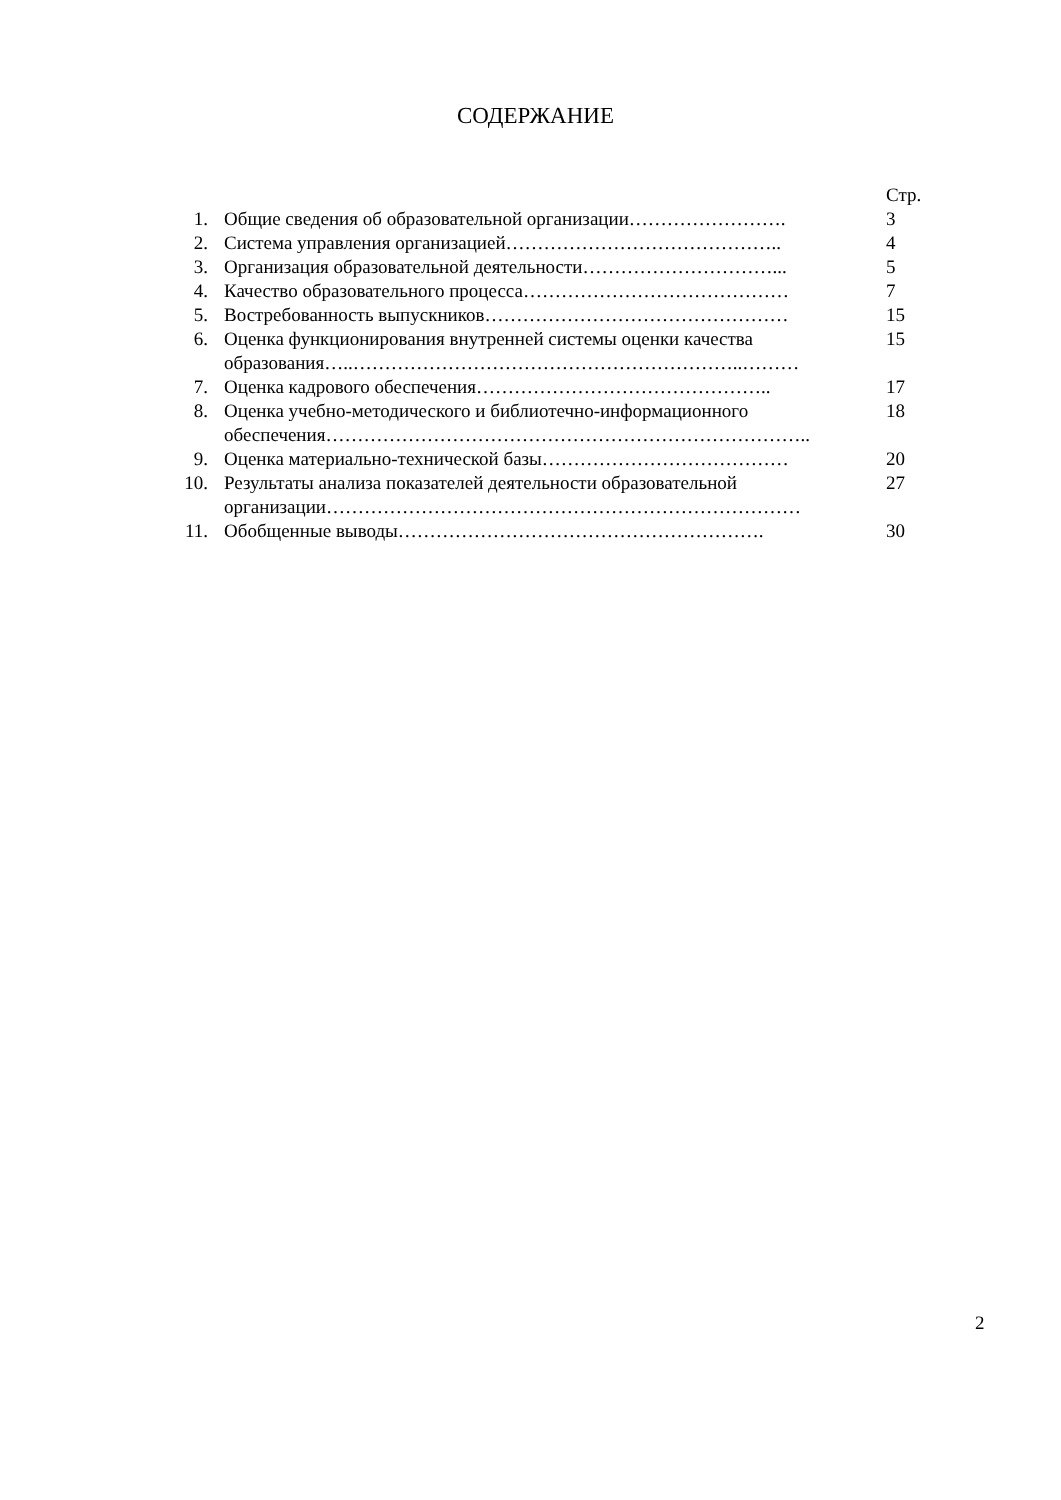СОДЕРЖАНИЕ
| | | Стр. |
| 1. | Общие сведения об образовательной организации……………………. | 3 |
| 2. | Система управления организацией…………………………………….. | 4 |
| 3. | Организация образовательной деятельности…………………………... | 5 |
| 4. | Качество образовательного процесса…………………………………… | 7 |
| 5. | Востребованность выпускников………………………………………… | 15 |
| 6. | Оценка функционирования внутренней системы оценки качества образования…..……………………………………………………..……… | 15 |
| 7. | Оценка кадрового обеспечения……………………………………….. | 17 |
| 8. | Оценка учебно-методического и библиотечно-информационного обеспечения………………………………………………………………….. | 18 |
| 9. | Оценка материально-технической базы………………………………… | 20 |
| 10. | Результаты анализа показателей деятельности образовательной организации………………………………………………………………… | 27 |
| 11. | Обобщенные выводы…………………………………………………. | 30 |
2